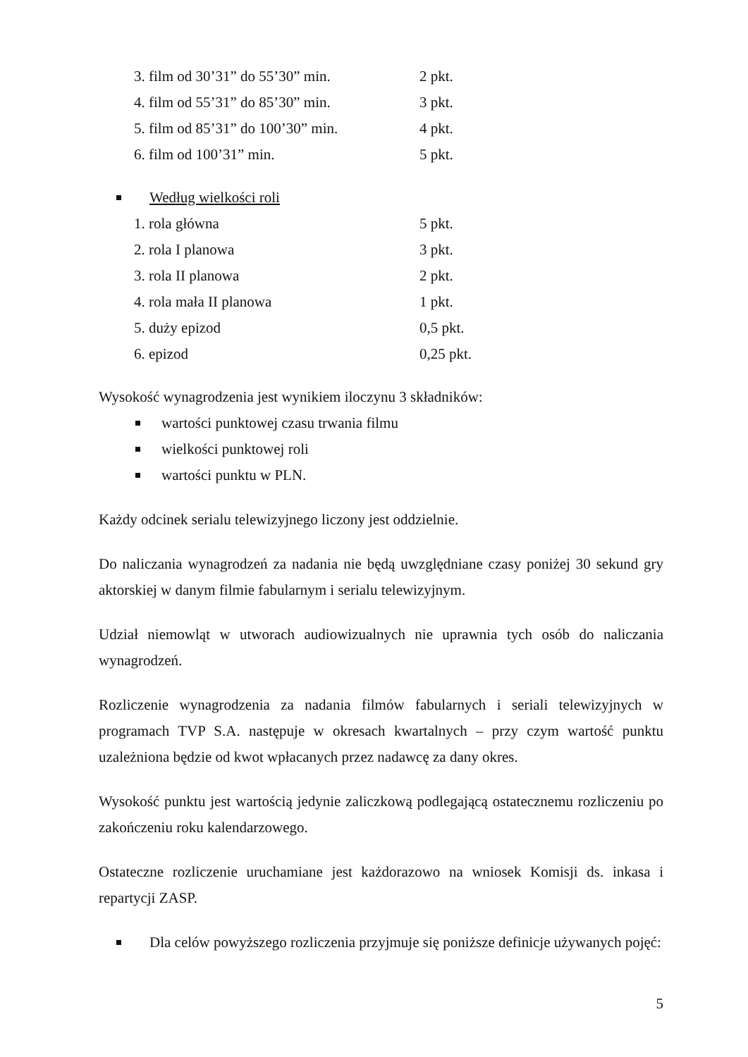3. film od 30’31” do 55’30” min. 2 pkt.
4. film od 55’31” do 85’30” min. 3 pkt.
5. film od 85’31” do 100’30” min. 4 pkt.
6. film od 100’31” min. 5 pkt.
Według wielkości roli
1. rola główna 5 pkt.
2. rola I planowa 3 pkt.
3. rola II planowa 2 pkt.
4. rola mała II planowa 1 pkt.
5. duży epizod 0,5 pkt.
6. epizod 0,25 pkt.
Wysokość wynagrodzenia jest wynikiem iloczynu 3 składników:
wartości punktowej czasu trwania filmu
wielkości punktowej roli
wartości punktu w PLN.
Każdy odcinek serialu telewizyjnego liczony jest oddzielnie.
Do naliczania wynagrodzeń za nadania nie będą uwzględniane czasy poniżej 30 sekund gry aktorskiej w danym filmie fabularnym i serialu telewizyjnym.
Udział niemowląt w utworach audiowizualnych nie uprawnia tych osób do naliczania wynagrodzeń.
Rozliczenie wynagrodzenia za nadania filmów fabularnych i seriali telewizyjnych w programach TVP S.A. następuje w okresach kwartalnych – przy czym wartość punktu uzależniona będzie od kwot wpłacanych przez nadawcę za dany okres.
Wysokość punktu jest wartością jedynie zaliczkową podlegającą ostatecznemu rozliczeniu po zakończeniu roku kalendarzowego.
Ostateczne rozliczenie uruchamiane jest każdorazowo na wniosek Komisji ds. inkasa i repartycji ZASP.
Dla celów powyższego rozliczenia przyjmuje się poniższe definicje używanych pojęć:
5